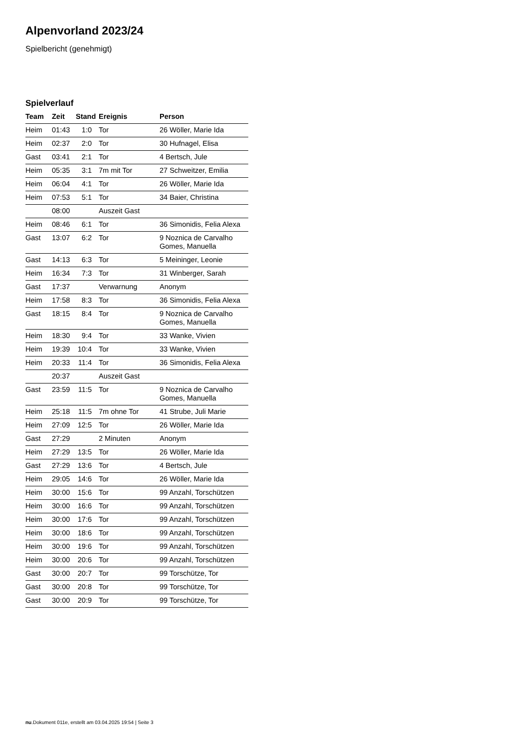Alpenvorland 2023/24
Spielbericht (genehmigt)
Spielverlauf
| Team | Zeit | Stand | Ereignis | Person |
| --- | --- | --- | --- | --- |
| Heim | 01:43 | 1:0 | Tor | 26 Wöller, Marie Ida |
| Heim | 02:37 | 2:0 | Tor | 30 Hufnagel, Elisa |
| Gast | 03:41 | 2:1 | Tor | 4 Bertsch, Jule |
| Heim | 05:35 | 3:1 | 7m mit Tor | 27 Schweitzer, Emilia |
| Heim | 06:04 | 4:1 | Tor | 26 Wöller, Marie Ida |
| Heim | 07:53 | 5:1 | Tor | 34 Baier, Christina |
| | 08:00 | | Auszeit Gast | |
| Heim | 08:46 | 6:1 | Tor | 36 Simonidis, Felia Alexa |
| Gast | 13:07 | 6:2 | Tor | 9 Noznica de Carvalho Gomes, Manuella |
| Gast | 14:13 | 6:3 | Tor | 5 Meininger, Leonie |
| Heim | 16:34 | 7:3 | Tor | 31 Winberger, Sarah |
| Gast | 17:37 | | Verwarnung | Anonym |
| Heim | 17:58 | 8:3 | Tor | 36 Simonidis, Felia Alexa |
| Gast | 18:15 | 8:4 | Tor | 9 Noznica de Carvalho Gomes, Manuella |
| Heim | 18:30 | 9:4 | Tor | 33 Wanke, Vivien |
| Heim | 19:39 | 10:4 | Tor | 33 Wanke, Vivien |
| Heim | 20:33 | 11:4 | Tor | 36 Simonidis, Felia Alexa |
| | 20:37 | | Auszeit Gast | |
| Gast | 23:59 | 11:5 | Tor | 9 Noznica de Carvalho Gomes, Manuella |
| Heim | 25:18 | 11:5 | 7m ohne Tor | 41 Strube, Juli Marie |
| Heim | 27:09 | 12:5 | Tor | 26 Wöller, Marie Ida |
| Gast | 27:29 | | 2 Minuten | Anonym |
| Heim | 27:29 | 13:5 | Tor | 26 Wöller, Marie Ida |
| Gast | 27:29 | 13:6 | Tor | 4 Bertsch, Jule |
| Heim | 29:05 | 14:6 | Tor | 26 Wöller, Marie Ida |
| Heim | 30:00 | 15:6 | Tor | 99 Anzahl, Torschützen |
| Heim | 30:00 | 16:6 | Tor | 99 Anzahl, Torschützen |
| Heim | 30:00 | 17:6 | Tor | 99 Anzahl, Torschützen |
| Heim | 30:00 | 18:6 | Tor | 99 Anzahl, Torschützen |
| Heim | 30:00 | 19:6 | Tor | 99 Anzahl, Torschützen |
| Heim | 30:00 | 20:6 | Tor | 99 Anzahl, Torschützen |
| Gast | 30:00 | 20:7 | Tor | 99 Torschütze, Tor |
| Gast | 30:00 | 20:8 | Tor | 99 Torschütze, Tor |
| Gast | 30:00 | 20:9 | Tor | 99 Torschütze, Tor |
nu.Dokument 011e, erstellt am 03.04.2025 19:54 | Seite 3